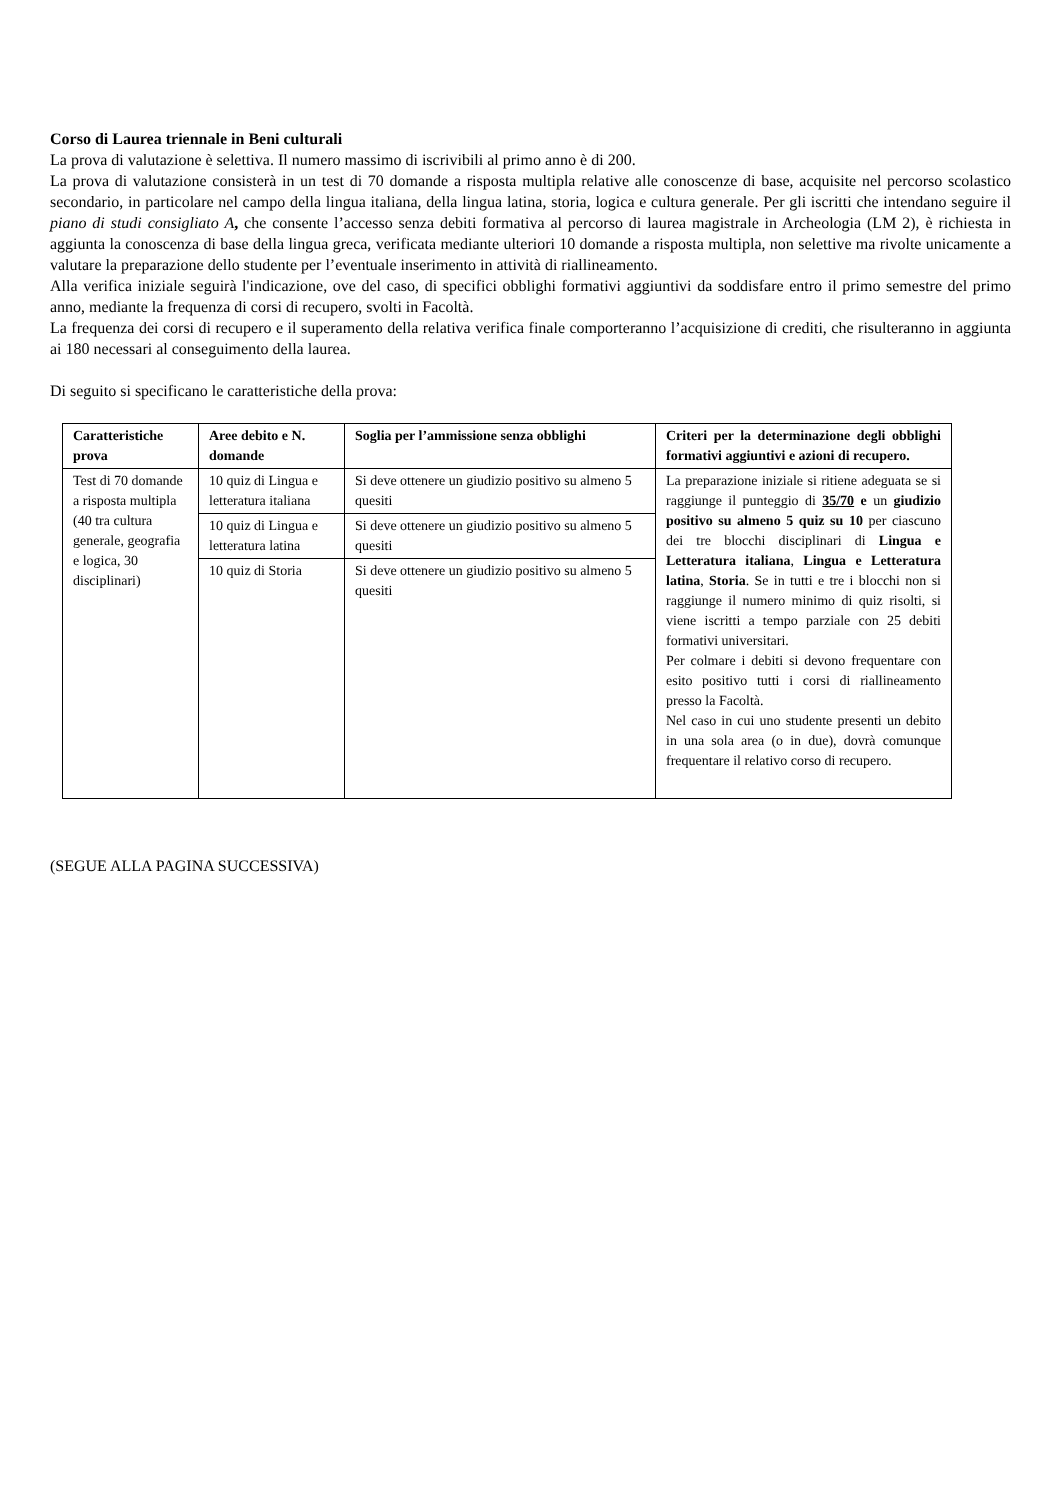Corso di Laurea triennale in Beni culturali
La prova di valutazione è selettiva. Il numero massimo di iscrivibili al primo anno è di 200.
La prova di valutazione consisterà in un test di 70 domande a risposta multipla relative alle conoscenze di base, acquisite nel percorso scolastico secondario, in particolare nel campo della lingua italiana, della lingua latina, storia, logica e cultura generale. Per gli iscritti che intendano seguire il piano di studi consigliato A, che consente l’accesso senza debiti formativa al percorso di laurea magistrale in Archeologia (LM 2), è richiesta in aggiunta la conoscenza di base della lingua greca, verificata mediante ulteriori 10 domande a risposta multipla, non selettive ma rivolte unicamente a valutare la preparazione dello studente per l’eventuale inserimento in attività di riallineamento.
Alla verifica iniziale seguirà l'indicazione, ove del caso, di specifici obblighi formativi aggiuntivi da soddisfare entro il primo semestre del primo anno, mediante la frequenza di corsi di recupero, svolti in Facoltà.
La frequenza dei corsi di recupero e il superamento della relativa verifica finale comporteranno l’acquisizione di crediti, che risulteranno in aggiunta ai 180 necessari al conseguimento della laurea.
Di seguito si specificano le caratteristiche della prova:
| Caratteristiche prova | Aree debito e N. domande | Soglia per l’ammissione senza obblighi | Criteri per la determinazione degli obblighi formativi aggiuntivi e azioni di recupero. |
| --- | --- | --- | --- |
| Test di 70 domande a risposta multipla (40 tra cultura generale, geografia e logica, 30 disciplinari) | 10 quiz di Lingua e letteratura italiana | Si deve ottenere un giudizio positivo su almeno 5 quesiti | La preparazione iniziale si ritiene adeguata se si raggiunge il punteggio di 35/70 e un giudizio positivo su almeno 5 quiz su 10 per ciascuno dei tre blocchi disciplinari di Lingua e Letteratura italiana , Lingua e Letteratura latina , Storia . Se in tutti e tre i blocchi non si raggiunge il numero minimo di quiz risolti, si viene iscritti a tempo parziale con 25 debiti formativi universitari. Per colmare i debiti si devono frequentare con esito positivo tutti i corsi di riallineamento presso la Facoltà. Nel caso in cui uno studente presenti un debito in una sola area (o in due), dovrà comunque frequentare il relativo corso di recupero. |
| | 10 quiz di Lingua e letteratura latina | Si deve ottenere un giudizio positivo su almeno 5 quesiti | |
| | 10 quiz di Storia | Si deve ottenere un giudizio positivo su almeno 5 quesiti | |
(SEGUE ALLA PAGINA SUCCESSIVA)